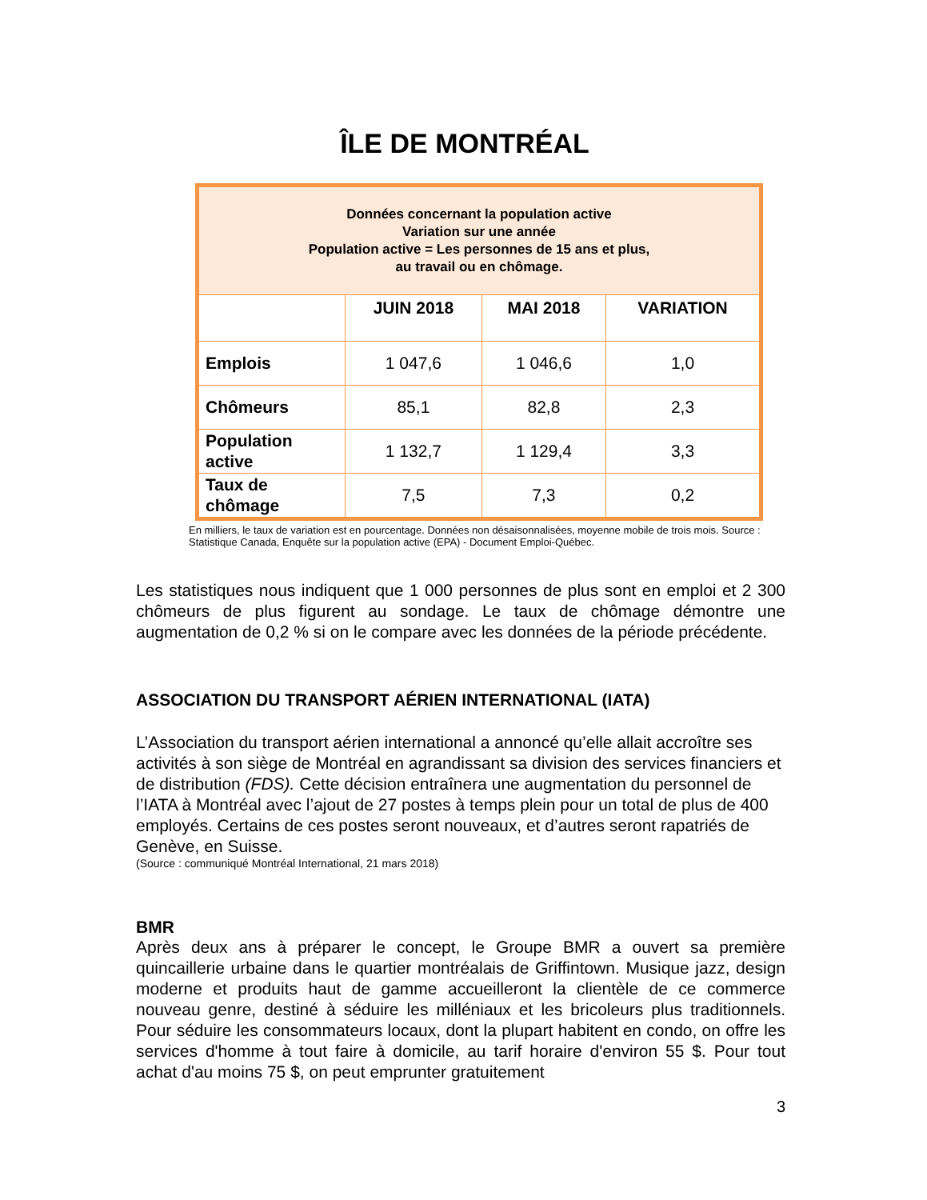ÎLE DE MONTRÉAL
| Données concernant la population active Variation sur une année Population active = Les personnes de 15 ans et plus, au travail ou en chômage. | | | |
| | JUIN 2018 | MAI 2018 | VARIATION |
| Emplois | 1 047,6 | 1 046,6 | 1,0 |
| Chômeurs | 85,1 | 82,8 | 2,3 |
| Population active | 1 132,7 | 1 129,4 | 3,3 |
| Taux de chômage | 7,5 | 7,3 | 0,2 |
En milliers, le taux de variation est en pourcentage. Données non désaisonnalisées, moyenne mobile de trois mois. Source : Statistique Canada, Enquête sur la population active (EPA) - Document Emploi-Québec.
Les statistiques nous indiquent que 1 000 personnes de plus sont en emploi et 2 300 chômeurs de plus figurent au sondage. Le taux de chômage démontre une augmentation de 0,2 % si on le compare avec les données de la période précédente.
ASSOCIATION DU TRANSPORT AÉRIEN INTERNATIONAL (IATA)
L’Association du transport aérien international a annoncé qu’elle allait accroître ses activités à son siège de Montréal en agrandissant sa division des services financiers et de distribution (FDS). Cette décision entraînera une augmentation du personnel de l’IATA à Montréal avec l’ajout de 27 postes à temps plein pour un total de plus de 400 employés. Certains de ces postes seront nouveaux, et d’autres seront rapatriés de Genève, en Suisse.
(Source : communiqué Montréal International, 21 mars 2018)
BMR
Après deux ans à préparer le concept, le Groupe BMR a ouvert sa première quincaillerie urbaine dans le quartier montréalais de Griffintown. Musique jazz, design moderne et produits haut de gamme accueilleront la clientèle de ce commerce nouveau genre, destiné à séduire les milléniaux et les bricoleurs plus traditionnels. Pour séduire les consommateurs locaux, dont la plupart habitent en condo, on offre les services d'homme à tout faire à domicile, au tarif horaire d'environ 55 $. Pour tout achat d'au moins 75 $, on peut emprunter gratuitement
3